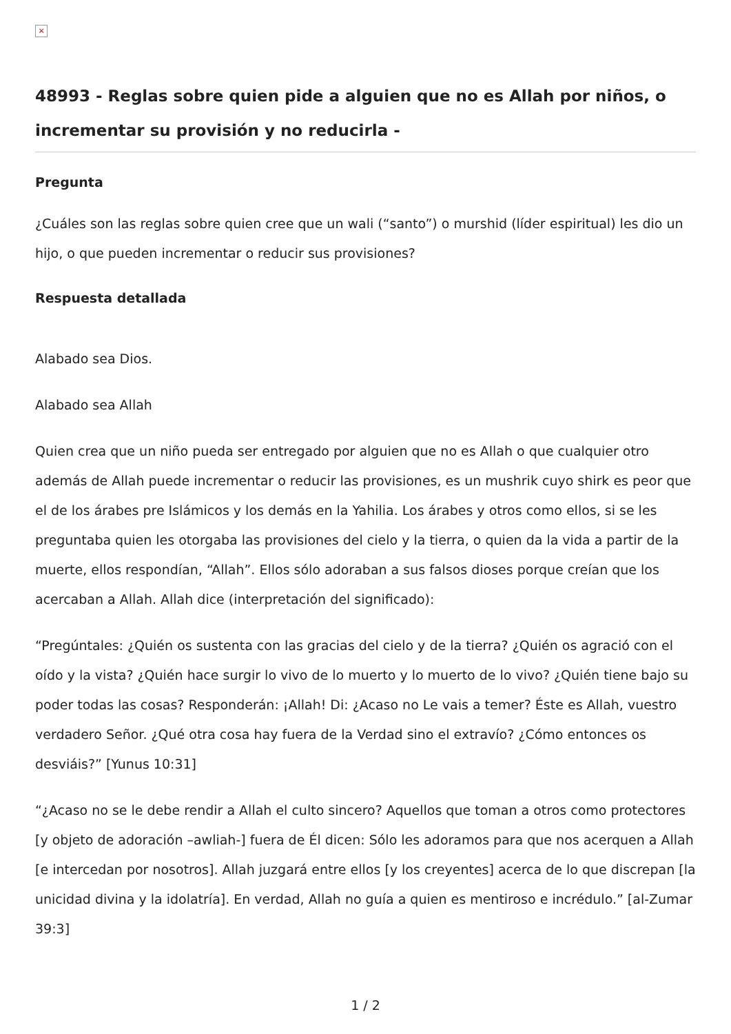×
48993 - Reglas sobre quien pide a alguien que no es Allah por niños, o incrementar su provisión y no reducirla -
Pregunta
¿Cuáles son las reglas sobre quien cree que un wali (“santo”) o murshid (líder espiritual) les dio un hijo, o que pueden incrementar o reducir sus provisiones?
Respuesta detallada
Alabado sea Dios.
Alabado sea Allah
Quien crea que un niño pueda ser entregado por alguien que no es Allah o que cualquier otro además de Allah puede incrementar o reducir las provisiones, es un mushrik cuyo shirk es peor que el de los árabes pre Islámicos y los demás en la Yahilia. Los árabes y otros como ellos, si se les preguntaba quien les otorgaba las provisiones del cielo y la tierra, o quien da la vida a partir de la muerte, ellos respondían, “Allah”. Ellos sólo adoraban a sus falsos dioses porque creían que los acercaban a Allah. Allah dice (interpretación del significado):
“Pregúntales: ¿Quién os sustenta con las gracias del cielo y de la tierra? ¿Quién os agració con el oído y la vista? ¿Quién hace surgir lo vivo de lo muerto y lo muerto de lo vivo? ¿Quién tiene bajo su poder todas las cosas? Responderán: ¡Allah! Di: ¿Acaso no Le vais a temer? Éste es Allah, vuestro verdadero Señor. ¿Qué otra cosa hay fuera de la Verdad sino el extravío? ¿Cómo entonces os desviáis?” [Yunus 10:31]
“¿Acaso no se le debe rendir a Allah el culto sincero? Aquellos que toman a otros como protectores [y objeto de adoración –awliah-] fuera de Él dicen: Sólo les adoramos para que nos acerquen a Allah [e intercedan por nosotros]. Allah juzgará entre ellos [y los creyentes] acerca de lo que discrepan [la unicidad divina y la idolatría]. En verdad, Allah no guía a quien es mentiroso e incrédulo.” [al-Zumar 39:3]
1 / 2